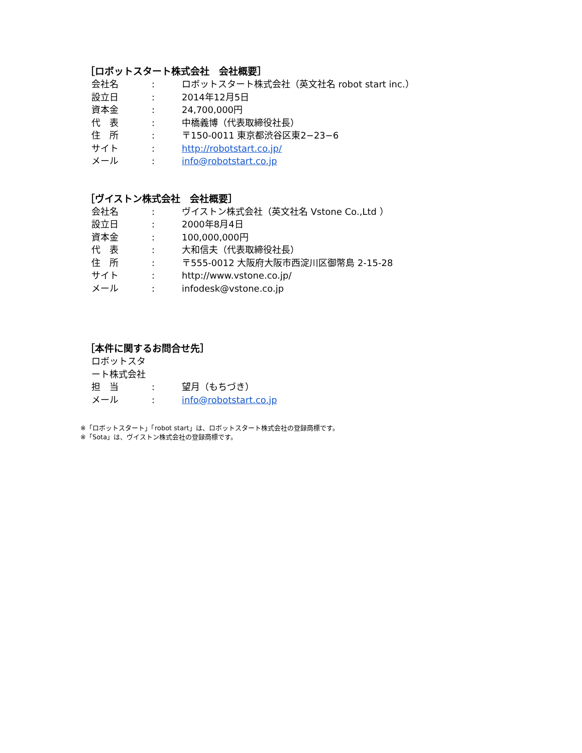［ロボットスタート株式会社　会社概要］
会社名 : ロボットスタート株式会社（英文社名 robot start inc.）
設立日 : 2014年12月5日
資本金 : 24,700,000円
代　表 : 中橋義博（代表取締役社長）
住　所 : 〒150-0011 東京都渋谷区東2−23−6
サイト : http://robotstart.co.jp/
メール : info@robotstart.co.jp
［ヴイストン株式会社　会社概要］
会社名 : ヴイストン株式会社（英文社名 Vstone Co.,Ltd ）
設立日 : 2000年8月4日
資本金 : 100,000,000円
代　表 : 大和信夫（代表取締役社長）
住　所 : 〒555-0012 大阪府大阪市西淀川区御幣島 2-15-28
サイト : http://www.vstone.co.jp/
メール : infodesk@vstone.co.jp
［本件に関するお問合せ先］
ロボットスタート株式会社
担　当 : 望月（もちづき）
メール : info@robotstart.co.jp
※「ロボットスタート」「robot start」は、ロボットスタート株式会社の登録商標です。
※「Sota」は、ヴイストン株式会社の登録商標です。